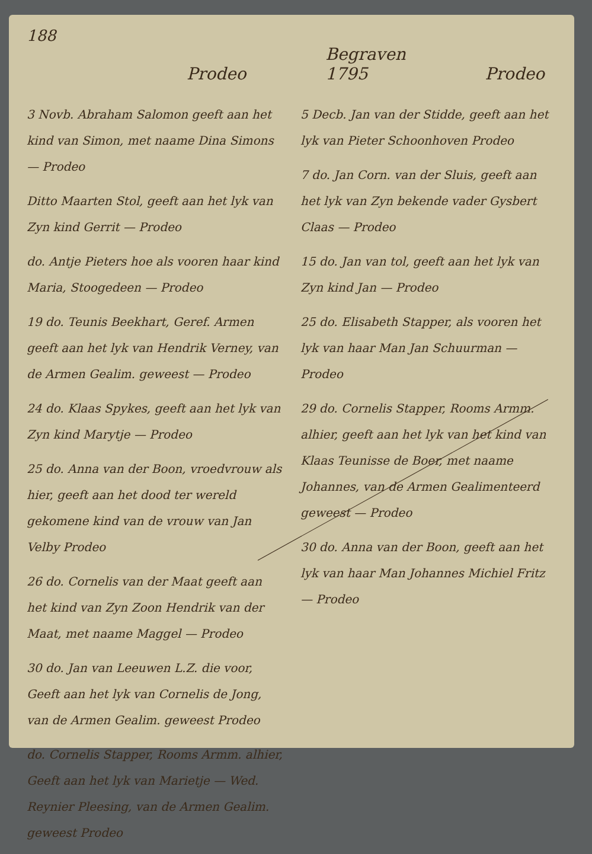188
Prodeo Begraven
1795 Prodeo
3 Novb. Abraham Salomon geeft aan het kind van Simon, met naame Dina Simons — Prodeo
Ditto Maarten Stol, geeft aan het lyk van Zyn kind Gerrit — Prodeo
do. Antje Pieters hoe als vooren haar kind Maria, Stoogedeen — Prodeo
19 do. Teunis Beekhart, Geref. Armen geeft aan het lyk van Hendrik Verney, van de Armen Gealim. geweest — Prodeo
24 do. Klaas Spykes, geeft aan het lyk van Zyn kind Marytje — Prodeo
25 do. Anna van der Boon, vroedvrouw als hier, geeft aan het dood ter wereld gekomene kind van de vrouw van Jan Velby Prodeo
26 do. Cornelis van der Maat geeft aan het kind van Zyn Zoon Hendrik van der Maat, met naame Maggel — Prodeo
30 do. Jan van Leeuwen L.Z. die voor, Geeft aan het lyk van Cornelis de Jong, van de Armen Gealim. geweest Prodeo
do. Cornelis Stapper, Rooms Armm. alhier, Geeft aan het lyk van Marietje — Wed. Reynier Pleesing, van de Armen Gealim. geweest Prodeo
5 Decb. Jan van der Stidde, geeft aan het lyk van Pieter Schoonhoven Prodeo
7 do. Jan Corn. van der Sluis, geeft aan het lyk van Zyn bekende vader Gysbert Claas — Prodeo
15 do. Jan van tol, geeft aan het lyk van Zyn kind Jan — Prodeo
25 do. Elisabeth Stapper, als vooren het lyk van haar Man Jan Schuurman — Prodeo
29 do. Cornelis Stapper, Rooms Armm. alhier, geeft aan het lyk van het kind van Klaas Teunisse de Boer, met naame Johannes, van de Armen Gealimenteerd geweest — Prodeo
30 do. Anna van der Boon, geeft aan het lyk van haar Man Johannes Michiel Fritz — Prodeo